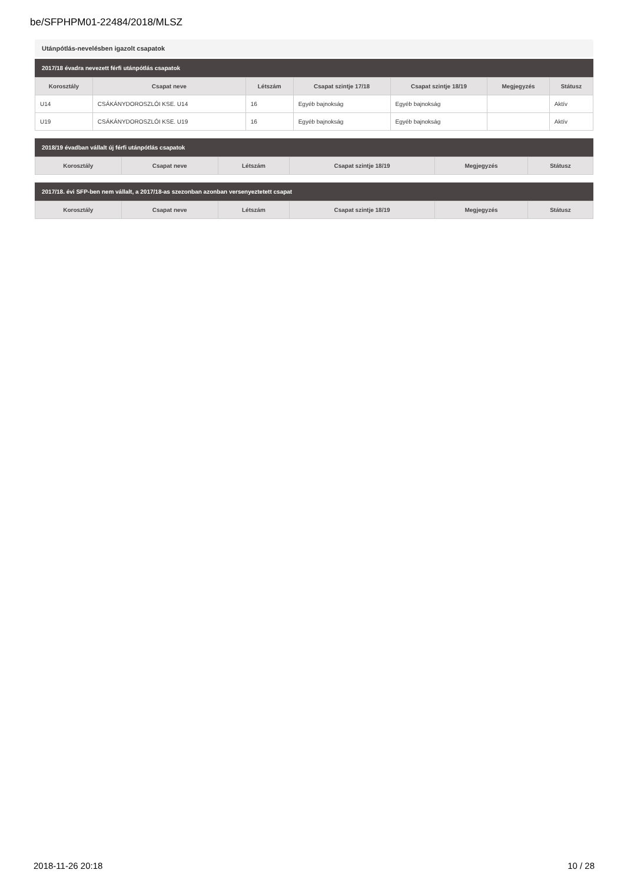be/SFPHPM01-22484/2018/MLSZ
Utánpótlás-nevelésben igazolt csapatok
2017/18 évadra nevezett férfi utánpótlás csapatok
| Korosztály | Csapat neve | Létszám | Csapat szintje 17/18 | Csapat szintje 18/19 | Megjegyzés | Státusz |
| --- | --- | --- | --- | --- | --- | --- |
| U14 | CSÁKÁNYDOROSZLÓI KSE. U14 | 16 | Egyéb bajnokság | Egyéb bajnokság | | Aktív |
| U19 | CSÁKÁNYDOROSZLÓI KSE. U19 | 16 | Egyéb bajnokság | Egyéb bajnokság | | Aktív |
2018/19 évadban vállalt új férfi utánpótlás csapatok
| Korosztály | Csapat neve | Létszám | Csapat szintje 18/19 | Megjegyzés | Státusz |
| --- | --- | --- | --- | --- | --- |
2017/18. évi SFP-ben nem vállalt, a 2017/18-as szezonban azonban versenyeztetett csapat
| Korosztály | Csapat neve | Létszám | Csapat szintje 18/19 | Megjegyzés | Státusz |
| --- | --- | --- | --- | --- | --- |
2018-11-26 20:18 10 / 28